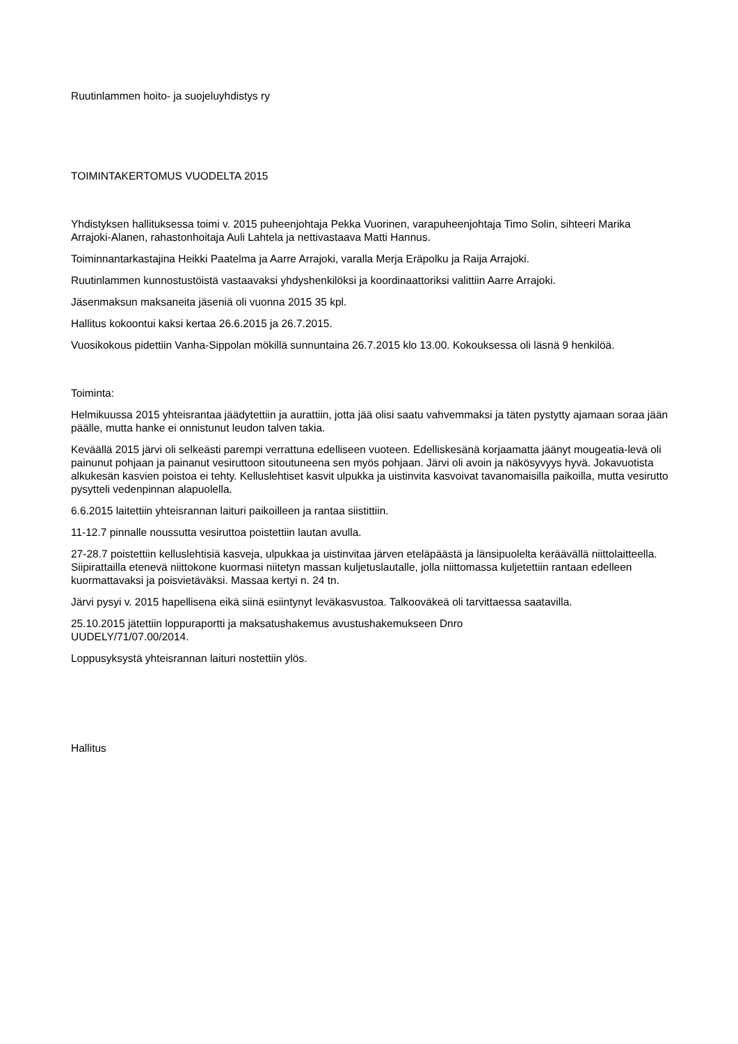Ruutinlammen hoito- ja suojeluyhdistys ry
TOIMINTAKERTOMUS VUODELTA 2015
Yhdistyksen hallituksessa toimi v. 2015 puheenjohtaja Pekka Vuorinen, varapuheenjohtaja Timo Solin, sihteeri Marika Arrajoki-Alanen, rahastonhoitaja Auli Lahtela ja nettivastaava Matti Hannus.
Toiminnantarkastajina Heikki Paatelma ja Aarre Arrajoki, varalla Merja Eräpolku ja Raija Arrajoki.
Ruutinlammen kunnostustöistä vastaavaksi yhdyshenkilöksi ja koordinaattoriksi valittiin Aarre Arrajoki.
Jäsenmaksun maksaneita jäseniä oli vuonna 2015 35 kpl.
Hallitus kokoontui kaksi kertaa 26.6.2015 ja 26.7.2015.
Vuosikokous pidettiin Vanha-Sippolan mökillä sunnuntaina 26.7.2015 klo 13.00. Kokouksessa oli läsnä 9 henkilöä.
Toiminta:
Helmikuussa 2015 yhteisrantaa jäädytettiin ja aurattiin, jotta jää olisi saatu vahvemmaksi ja täten pystytty ajamaan soraa jään päälle, mutta hanke ei onnistunut leudon talven takia.
Keväällä 2015 järvi oli selkeästi parempi verrattuna edelliseen vuoteen. Edelliskesänä korjaamatta jäänyt mougeatia-levä oli painunut pohjaan ja painanut vesiruttoon sitoutuneena sen myös pohjaan. Järvi oli avoin ja näkösyvyys hyvä. Jokavuotista alkukesän kasvien poistoa ei tehty. Kelluslehtiset kasvit ulpukka ja uistinvita kasvoivat tavanomaisilla paikoilla, mutta vesirutto pysytteli vedenpinnan alapuolella.
6.6.2015 laitettiin yhteisrannan laituri paikoilleen ja rantaa siistittiin.
11-12.7 pinnalle noussutta vesiruttoa poistettiin lautan avulla.
27-28.7 poistettiin kelluslehtisiä kasveja, ulpukkaa ja uistinvitaa järven eteläpäästä ja länsipuolelta keräävällä niittolaitteella. Siipirattailla etenevä niittokone kuormasi niitetyn massan kuljetuslautalle, jolla niittomassa kuljetettiin rantaan edelleen kuormattavaksi ja poisvietäväksi. Massaa kertyi n. 24 tn.
Järvi pysyi v. 2015 hapellisena eikä siinä esiintynyt leväkasvustoa. Talkooväkeä oli tarvittaessa saatavilla.
25.10.2015 jätettiin loppuraportti ja maksatushakemus avustushakemukseen Dnro
UUDELY/71/07.00/2014.
Loppusyksystä yhteisrannan laituri nostettiin ylös.
Hallitus